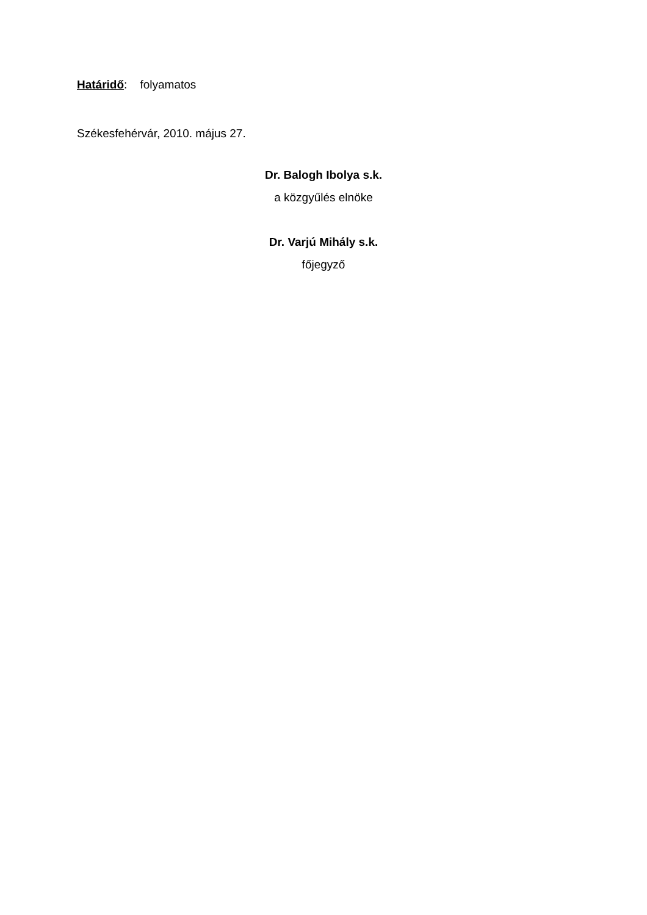Határidő: folyamatos
Székesfehérvár, 2010. május 27.
Dr. Balogh Ibolya s.k.
a közgyűlés elnöke
Dr. Varjú Mihály s.k.
főjegyző